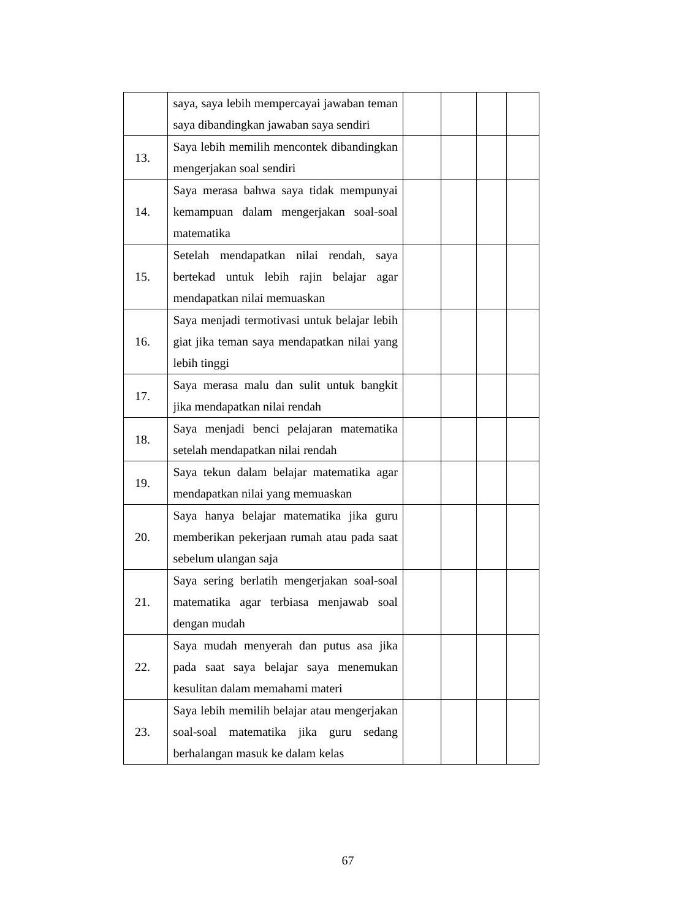| | saya, saya lebih mempercayai jawaban teman saya dibandingkan jawaban saya sendiri | | | | |
| 13. | Saya lebih memilih mencontek dibandingkan mengerjakan soal sendiri | | | | |
| 14. | Saya merasa bahwa saya tidak mempunyai kemampuan dalam mengerjakan soal-soal matematika | | | | |
| 15. | Setelah mendapatkan nilai rendah, saya bertekad untuk lebih rajin belajar agar mendapatkan nilai memuaskan | | | | |
| 16. | Saya menjadi termotivasi untuk belajar lebih giat jika teman saya mendapatkan nilai yang lebih tinggi | | | | |
| 17. | Saya merasa malu dan sulit untuk bangkit jika mendapatkan nilai rendah | | | | |
| 18. | Saya menjadi benci pelajaran matematika setelah mendapatkan nilai rendah | | | | |
| 19. | Saya tekun dalam belajar matematika agar mendapatkan nilai yang memuaskan | | | | |
| 20. | Saya hanya belajar matematika jika guru memberikan pekerjaan rumah atau pada saat sebelum ulangan saja | | | | |
| 21. | Saya sering berlatih mengerjakan soal-soal matematika agar terbiasa menjawab soal dengan mudah | | | | |
| 22. | Saya mudah menyerah dan putus asa jika pada saat saya belajar saya menemukan kesulitan dalam memahami materi | | | | |
| 23. | Saya lebih memilih belajar atau mengerjakan soal-soal matematika jika guru sedang berhalangan masuk ke dalam kelas | | | | |
67